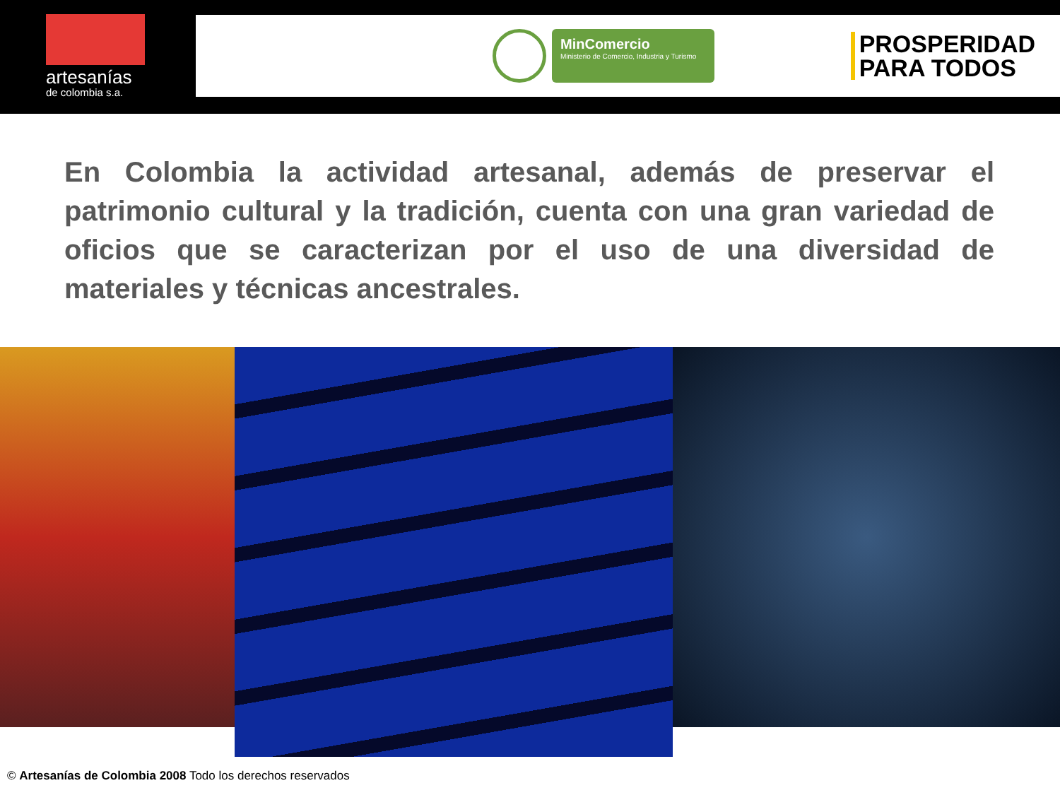artesanías
de colombia s.a.
MinComercio
Ministerio de Comercio, Industria y Turismo
PROSPERIDAD
PARA TODOS
En Colombia la actividad artesanal, además de preservar el patrimonio cultural y la tradición, cuenta con una gran variedad de oficios que se caracterizan por el uso de una diversidad de materiales y técnicas ancestrales.
© Artesanías de Colombia 2008 Todo los derechos reservados